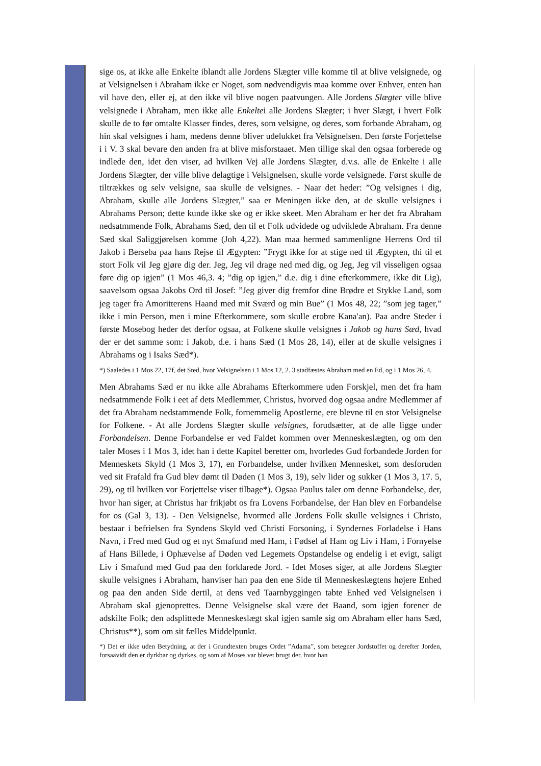sige os, at ikke alle Enkelte iblandt alle Jordens Slægter ville komme til at blive velsignede, og at Velsignelsen i Abraham ikke er Noget, som nødvendigvis maa komme over Enhver, enten han vil have den, eller ej, at den ikke vil blive nogen paatvungen. Alle Jordens Slægter ville blive velsignede i Abraham, men ikke alle Enkeltei alle Jordens Slægter; i hver Slægt, i hvert Folk skulle de to før omtalte Klasser findes, deres, som velsigne, og deres, som forbande Abraham, og hin skal velsignes i ham, medens denne bliver udelukket fra Velsignelsen. Den første Forjettelse i i V. 3 skal bevare den anden fra at blive misforstaaet. Men tillige skal den ogsaa forberede og indlede den, idet den viser, ad hvilken Vej alle Jordens Slægter, d.v.s. alle de Enkelte i alle Jordens Slægter, der ville blive delagtige i Velsignelsen, skulle vorde velsignede. Først skulle de tiltrækkes og selv velsigne, saa skulle de velsignes. - Naar det heder: ”Og velsignes i dig, Abraham, skulle alle Jordens Slægter,” saa er Meningen ikke den, at de skulle velsignes i Abrahams Person; dette kunde ikke ske og er ikke skeet. Men Abraham er her det fra Abraham nedsatmmende Folk, Abrahams Sæd, den til et Folk udvidede og udviklede Abraham. Fra denne Sæd skal Saliggjørelsen komme (Joh 4,22). Man maa hermed sammenligne Herrens Ord til Jakob i Berseba paa hans Rejse til Ægypten: ”Frygt ikke for at stige ned til Ægypten, thi til et stort Folk vil Jeg gjøre dig der. Jeg, Jeg vil drage ned med dig, og Jeg, Jeg vil visseligen ogsaa føre dig op igjen” (1 Mos 46,3. 4; ”dig op igjen,” d.e. dig i dine efterkommere, ikke dit Lig), saavelsom ogsaa Jakobs Ord til Josef: ”Jeg giver dig fremfor dine Brødre et Stykke Land, som jeg tager fra Amoritterens Haand med mit Sværd og min Bue” (1 Mos 48, 22; ”som jeg tager,” ikke i min Person, men i mine Efterkommere, som skulle erobre Kana'an). Paa andre Steder i første Mosebog heder det derfor ogsaa, at Folkene skulle velsignes i Jakob og hans Sæd, hvad der er det samme som: i Jakob, d.e. i hans Sæd (1 Mos 28, 14), eller at de skulle velsignes i Abrahams og i Isaks Sæd*).
*) Saaledes i 1 Mos 22, 17f, det Sted, hvor Velsignelsen i 1 Mos 12, 2. 3 stadfæstes Abraham med en Ed, og i 1 Mos 26, 4.
Men Abrahams Sæd er nu ikke alle Abrahams Efterkommere uden Forskjel, men det fra ham nedsatmmende Folk i eet af dets Medlemmer, Christus, hvorved dog ogsaa andre Medlemmer af det fra Abraham nedstammende Folk, fornemmelig Apostlerne, ere blevne til en stor Velsignelse for Folkene. - At alle Jordens Slægter skulle velsignes, forudsætter, at de alle ligge under Forbandelsen. Denne Forbandelse er ved Faldet kommen over Menneskeslægten, og om den taler Moses i 1 Mos 3, idet han i dette Kapitel beretter om, hvorledes Gud forbandede Jorden for Menneskets Skyld (1 Mos 3, 17), en Forbandelse, under hvilken Mennesket, som desforuden ved sit Frafald fra Gud blev dømt til Døden (1 Mos 3, 19), selv lider og sukker (1 Mos 3, 17. 5, 29), og til hvilken vor Forjettelse viser tilbage*). Ogsaa Paulus taler om denne Forbandelse, der, hvor han siger, at Christus har frikjøbt os fra Lovens Forbandelse, der Han blev en Forbandelse for os (Gal 3, 13). - Den Velsignelse, hvormed alle Jordens Folk skulle velsignes i Christo, bestaar i befrielsen fra Syndens Skyld ved Christi Forsoning, i Syndernes Forladelse i Hans Navn, i Fred med Gud og et nyt Smafund med Ham, i Fødsel af Ham og Liv i Ham, i Fornyelse af Hans Billede, i Ophævelse af Døden ved Legemets Opstandelse og endelig i et evigt, saligt Liv i Smafund med Gud paa den forklarede Jord. - Idet Moses siger, at alle Jordens Slægter skulle velsignes i Abraham, hanviser han paa den ene Side til Menneskeslægtens højere Enhed og paa den anden Side dertil, at dens ved Taarnbyggingen tabte Enhed ved Velsignelsen i Abraham skal gjenoprettes. Denne Velsignelse skal være det Baand, som igjen forener de adskilte Folk; den adsplittede Menneskeslægt skal igjen samle sig om Abraham eller hans Sæd, Christus**), som om sit fælles Middelpunkt.
*) Det er ikke uden Betydning, at der i Grundtexten bruges Ordet ”Adama”, som betegner Jordstoffet og derefter Jorden, forsaavidt den er dyrkbar og dyrkes, og som af Moses var blevet brugt der, hvor han